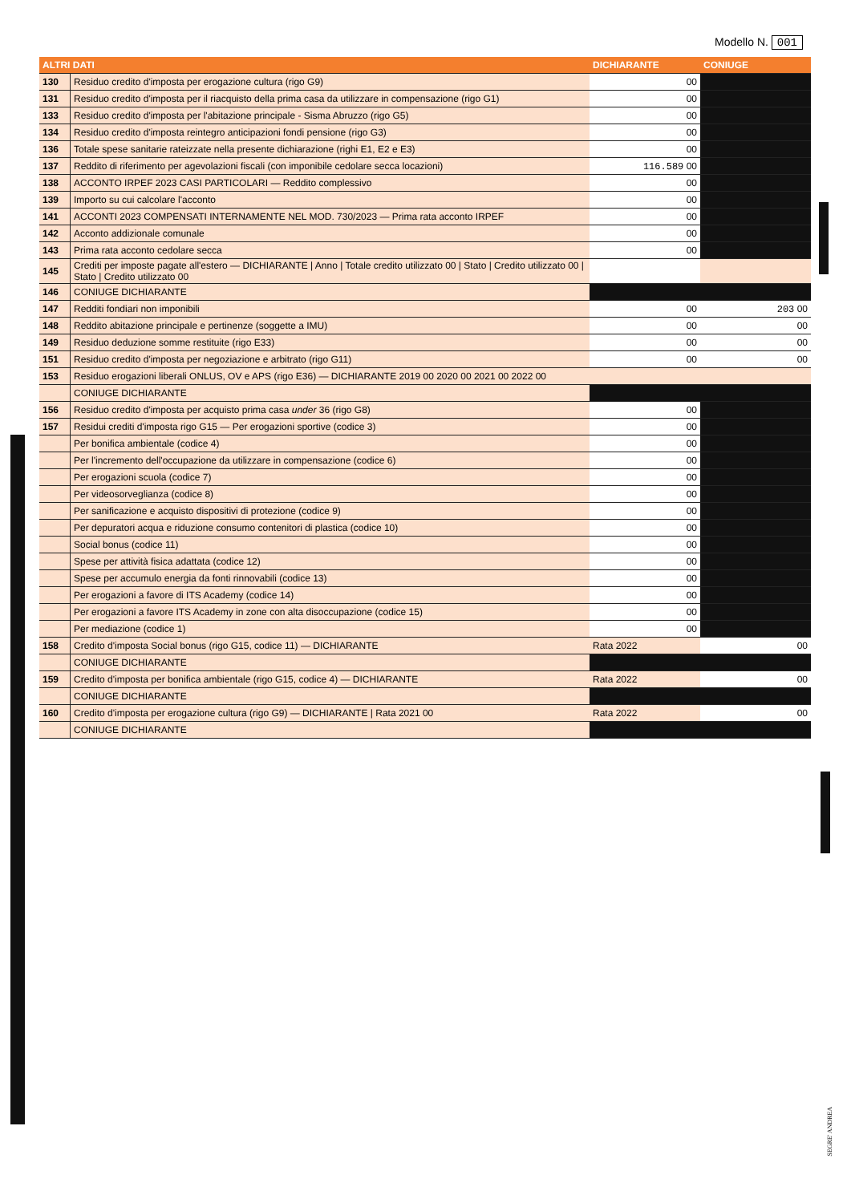Modello N. 001
| ALTRI DATI | | DICHIARANTE | CONIUGE |
| --- | --- | --- | --- |
| 130 | Residuo credito d'imposta per erogazione cultura (rigo G9) | 00 | |
| 131 | Residuo credito d'imposta per il riacquisto della prima casa da utilizzare in compensazione (rigo G1) | 00 | |
| 133 | Residuo credito d'imposta per l'abitazione principale - Sisma Abruzzo (rigo G5) | 00 | |
| 134 | Residuo credito d'imposta reintegro anticipazioni fondi pensione (rigo G3) | 00 | |
| 136 | Totale spese sanitarie rateizzate nella presente dichiarazione (righi E1, E2 e E3) | 00 | |
| 137 | Reddito di riferimento per agevolazioni fiscali (con imponibile cedolare secca locazioni) | 116.589 00 | |
| 138 | ACCONTO IRPEF 2023 CASI PARTICOLARI — Reddito complessivo | 00 | |
| 139 | Importo su cui calcolare l'acconto | 00 | |
| 141 | ACCONTI 2023 COMPENSATI INTERNAMENTE NEL MOD. 730/2023 — Prima rata acconto IRPEF | 00 | |
| 142 | Acconto addizionale comunale | 00 | |
| 143 | Prima rata acconto cedolare secca | 00 | |
| 145 | Crediti per imposte pagate all'estero — DICHIARANTE / Anno / Totale credito utilizzato 00 / Stato / Credito utilizzato 00 / Stato / Credito utilizzato 00 | | |
| 146 | CONIUGE DICHIARANTE | | |
| 147 | Redditi fondiari non imponibili | 00 | 203 00 |
| 148 | Reddito abitazione principale e pertinenze (soggette a IMU) | 00 | 00 |
| 149 | Residuo deduzione somme restituite (rigo E33) | 00 | 00 |
| 151 | Residuo credito d'imposta per negoziazione e arbitrato (rigo G11) | 00 | 00 |
| 153 | Residuo erogazioni liberali ONLUS, OV e APS (rigo E36) — DICHIARANTE 2019 00 2020 00 2021 00 2022 00 | | |
| | CONIUGE DICHIARANTE | | |
| 156 | Residuo credito d'imposta per acquisto prima casa under 36 (rigo G8) | 00 | |
| 157 | Residui crediti d'imposta rigo G15 — Per erogazioni sportive (codice 3) | 00 | |
| | Per bonifica ambientale (codice 4) | 00 | |
| | Per l'incremento dell'occupazione da utilizzare in compensazione (codice 6) | 00 | |
| | Per erogazioni scuola (codice 7) | 00 | |
| | Per videosorveglianza (codice 8) | 00 | |
| | Per sanificazione e acquisto dispositivi di protezione (codice 9) | 00 | |
| | Per depuratori acqua e riduzione consumo contenitori di plastica (codice 10) | 00 | |
| | Social bonus (codice 11) | 00 | |
| | Spese per attività fisica adattata (codice 12) | 00 | |
| | Spese per accumulo energia da fonti rinnovabili (codice 13) | 00 | |
| | Per erogazioni a favore di ITS Academy (codice 14) | 00 | |
| | Per erogazioni a favore ITS Academy in zone con alta disoccupazione (codice 15) | 00 | |
| | Per mediazione (codice 1) | 00 | |
| 158 | Credito d'imposta Social bonus (rigo G15, codice 11) — DICHIARANTE | Rata 2022 | 00 |
| | CONIUGE DICHIARANTE | | |
| 159 | Credito d'imposta per bonifica ambientale (rigo G15, codice 4) — DICHIARANTE | Rata 2022 | 00 |
| | CONIUGE DICHIARANTE | | |
| 160 | Credito d'imposta per erogazione cultura (rigo G9) — DICHIARANTE / Rata 2021 00 | Rata 2022 | 00 |
| | CONIUGE DICHIARANTE | | |
SEGRE' ANDREA